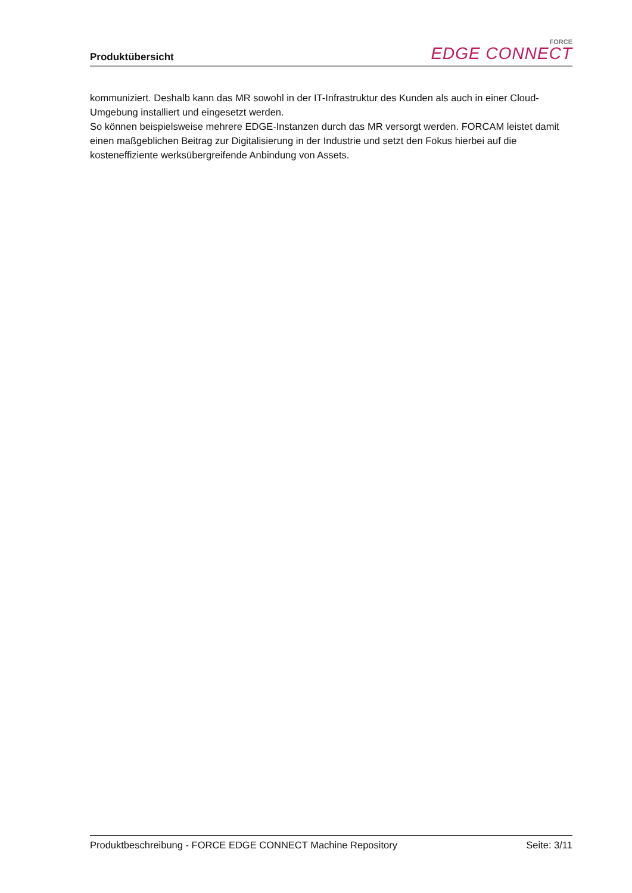Produktübersicht
FORCE
EDGE CONNECT
kommuniziert. Deshalb kann das MR sowohl in der IT-Infrastruktur des Kunden als auch in einer Cloud-Umgebung installiert und eingesetzt werden.
So können beispielsweise mehrere EDGE-Instanzen durch das MR versorgt werden. FORCAM leistet damit einen maßgeblichen Beitrag zur Digitalisierung in der Industrie und setzt den Fokus hierbei auf die kosteneffiziente werksübergreifende Anbindung von Assets.
Produktbeschreibung - FORCE EDGE CONNECT Machine Repository Seite: 3/11